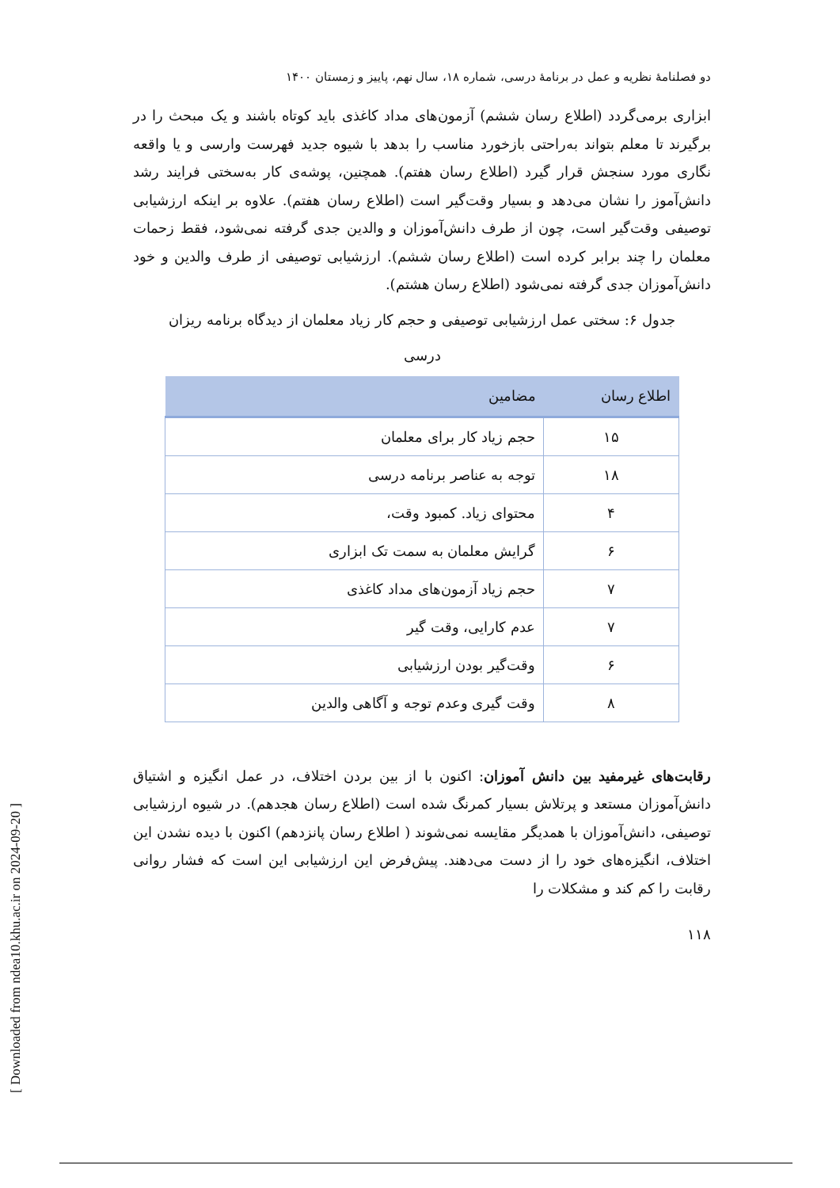[ Downloaded from ndea10.khu.ac.ir on 2024-09-20 ]
دو فصلنامهٔ نظریه و عمل در برنامهٔ درسی، شماره ۱۸، سال نهم، پاییز و زمستان ۱۴۰۰
ابزاری برمی‌گردد (اطلاع رسان ششم) آزمون‌های مداد کاغذی باید کوتاه باشند و یک مبحث را در برگیرند تا معلم بتواند به‌راحتی بازخورد مناسب را بدهد با شیوه جدید فهرست وارسی و یا واقعه نگاری مورد سنجش قرار گیرد (اطلاع رسان هفتم). همچنین، پوشه‌ی کار به‌سختی فرایند رشد دانش‌آموز را نشان می‌دهد و بسیار وقت‌گیر است (اطلاع رسان هفتم). علاوه بر اینکه ارزشیابی توصیفی وقت‌گیر است، چون از طرف دانش‌آموزان و والدین جدی گرفته نمی‌شود، فقط زحمات معلمان را چند برابر کرده است (اطلاع رسان ششم). ارزشیابی توصیفی از طرف والدین و خود دانش‌آموزان جدی گرفته نمی‌شود (اطلاع رسان هشتم).
جدول ۶: سختی عمل ارزشیابی توصیفی و حجم کار زیاد معلمان از دیدگاه برنامه ریزان درسی
| اطلاع رسان | مضامین |
| --- | --- |
| ۱۵ | حجم زیاد کار برای معلمان |
| ۱۸ | توجه به عناصر برنامه درسی |
| ۴ | محتوای زیاد. کمبود وقت، |
| ۶ | گرایش معلمان به سمت تک ابزاری |
| ۷ | حجم زیاد آزمون‌های مداد کاغذی |
| ۷ | عدم کارایی، وقت گیر |
| ۶ | وقت‌گیر بودن ارزشیابی |
| ۸ | وقت گیری وعدم توجه و آگاهی والدین |
رقابت‌های غیرمفید بین دانش آموزان: اکنون با از بین بردن اختلاف، در عمل انگیزه و اشتیاق دانش‌آموزان مستعد و پرتلاش بسیار کمرنگ شده است (اطلاع رسان هجدهم). در شیوه ارزشیابی توصیفی، دانش‌آموزان با همدیگر مقایسه نمی‌شوند ( اطلاع رسان پانزدهم) اکنون با دیده نشدن این اختلاف، انگیزه‌های خود را از دست می‌دهند. پیش‌فرض این ارزشیابی این است که فشار روانی رقابت را کم کند و مشکلات را
۱۱۸